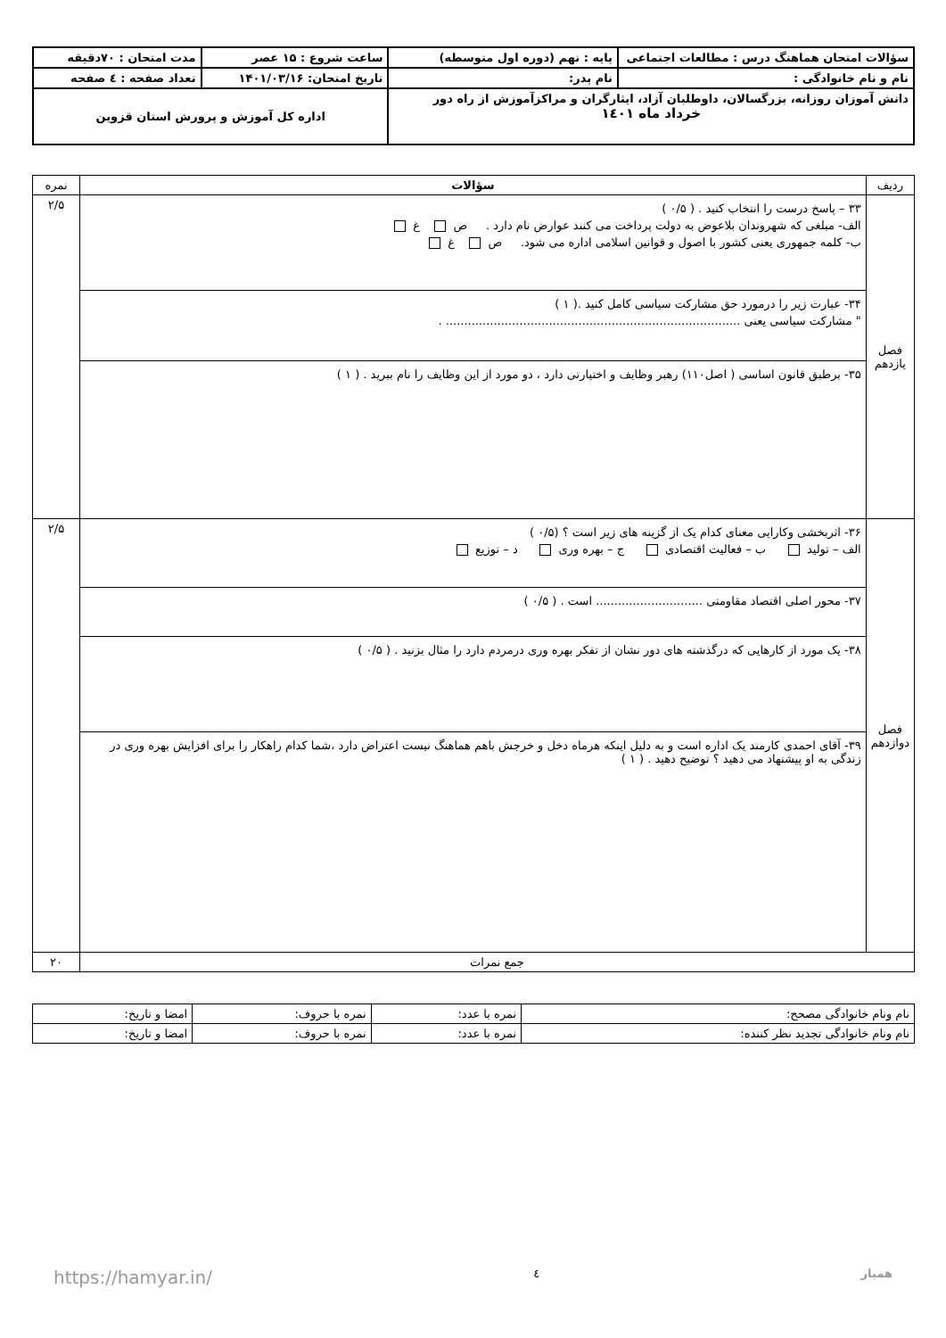| سؤالات امتحان هماهنگ درس : مطالعات اجتماعی | پایه : نهم (دوره اول متوسطه) | ساعت شروع : ۱۵ عصر | مدت امتحان : ۷۰دقیقه |
| نام و نام خانوادگی : | نام پدر: | تاریخ امتحان: ۱۴۰۱/۰۳/۱۶ | تعداد صفحه : ٤ صفحه |
| دانش آموزان روزانه، بزرگسالان، داوطلبان آزاد، ایثارگران و مراکزآموزش از راه دور خرداد ماه ۱٤۰۱ | | اداره کل آموزش و پرورش استان قزوین | |
| ردیف | سؤالات | نمره |
| فصل یازدهم | ۳۳ – پاسخ درست را انتخاب کنید . ( ۰/۵ ) الف- مبلغی که شهروندان بلاعوض به دولت پرداخت می کنند عوارض نام دارد . ص غ ب- کلمه جمهوری یعنی کشور با اصول و قوانین اسلامی اداره می شود. ص غ | ۲/۵ |
| | ۳۴- عبارت زیر را درمورد حق مشارکت سیاسی کامل کنید .( ۱ ) " مشارکت سیاسی یعنی ................................................................................ . | |
| | ۳۵- برطبق قانون اساسی ( اصل۱۱۰) رهبر وظایف و اختیارتی دارد ، دو مورد از این وظایف را نام ببرید . ( ۱ ) | |
| فصل دوازدهم | ۳۶- اثربخشی وکارایی معنای کدام یک از گزینه های زیر است ؟ (۰/۵ ) الف – تولید ب – فعالیت اقتصادی ج – بهره وری د – توزیع | ۲/۵ |
| | ۳۷- محور اصلی اقتصاد مقاومتی ............................. است . ( ۰/۵ ) | |
| | ۳۸- یک مورد از کارهایی که درگذشته های دور نشان از تفکر بهره وری درمردم دارد را مثال بزنید . ( ۰/۵ ) | |
| | ۳۹- آقای احمدی کارمند یک اداره است و به دلیل اینکه هرماه دخل و خرجش باهم هماهنگ نیست اعتراض دارد ،شما کدام راهکار را برای افزایش بهره وری در زندگی به او پیشنهاد می دهید ؟ توضیح دهید . ( ۱ ) | |
| جمع نمرات | | ۲۰ |
| نام ونام خانوادگی مصحح: | نمره با عدد: | نمره با حروف: | امضا و تاریخ: |
| نام ونام خانوادگی تجدید نظر کننده: | نمره با عدد: | نمره با حروف: | امضا و تاریخ: |
همیار ٤ https://hamyar.in/